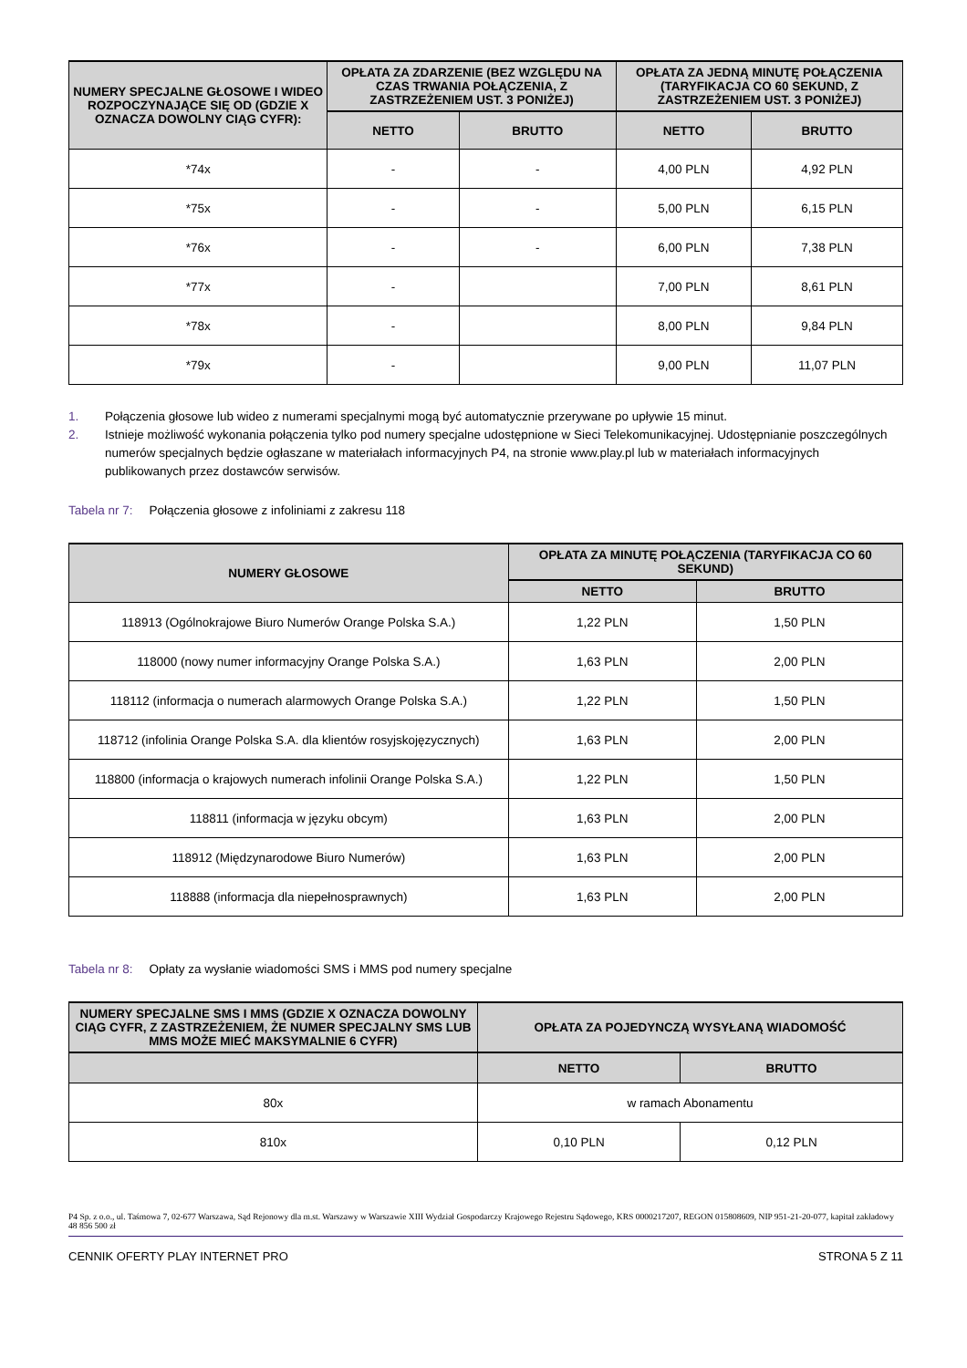| NUMERY SPECJALNE GŁOSOWE I WIDEO ROZPOCZYNAJĄCE SIĘ OD (GDZIE X OZNACZA DOWOLNY CIĄG CYFR): | OPŁATA ZA ZDARZENIE (BEZ WZGLĘDU NA CZAS TRWANIA POŁĄCZENIA, Z ZASTRZEŻENIEM UST. 3 PONIŻEJ) | | OPŁATA ZA JEDNĄ MINUTĘ POŁĄCZENIA (TARYFIKACJA CO 60 SEKUND, Z ZASTRZEŻENIEM UST. 3 PONIŻEJ) | |
| --- | --- | --- | --- | --- |
| | NETTO | BRUTTO | NETTO | BRUTTO |
| *74x | - | - | 4,00 PLN | 4,92 PLN |
| *75x | - | - | 5,00 PLN | 6,15 PLN |
| *76x | - | - | 6,00 PLN | 7,38 PLN |
| *77x | - | | 7,00 PLN | 8,61 PLN |
| *78x | - | | 8,00 PLN | 9,84 PLN |
| *79x | - | | 9,00 PLN | 11,07 PLN |
1. Połączenia głosowe lub wideo z numerami specjalnymi mogą być automatycznie przerywane po upływie 15 minut.
2. Istnieje możliwość wykonania połączenia tylko pod numery specjalne udostępnione w Sieci Telekomunikacyjnej. Udostępnianie poszczególnych numerów specjalnych będzie ogłaszane w materiałach informacyjnych P4, na stronie www.play.pl lub w materiałach informacyjnych publikowanych przez dostawców serwisów.
Tabela nr 7: Połączenia głosowe z infoliniami z zakresu 118
| NUMERY GŁOSOWE | OPŁATA ZA MINUTĘ POŁĄCZENIA (TARYFIKACJA CO 60 SEKUND) | |
| --- | --- | --- |
| | NETTO | BRUTTO |
| 118913 (Ogólnokrajowe Biuro Numerów Orange Polska S.A.) | 1,22 PLN | 1,50 PLN |
| 118000 (nowy numer informacyjny Orange Polska S.A.) | 1,63 PLN | 2,00 PLN |
| 118112 (informacja o numerach alarmowych Orange Polska S.A.) | 1,22 PLN | 1,50 PLN |
| 118712 (infolinia Orange Polska S.A. dla klientów rosyjskojęzycznych) | 1,63 PLN | 2,00 PLN |
| 118800 (informacja o krajowych numerach infolinii Orange Polska S.A.) | 1,22 PLN | 1,50 PLN |
| 118811 (informacja w języku obcym) | 1,63 PLN | 2,00 PLN |
| 118912 (Międzynarodowe Biuro Numerów) | 1,63 PLN | 2,00 PLN |
| 118888 (informacja dla niepełnosprawnych) | 1,63 PLN | 2,00 PLN |
Tabela nr 8: Opłaty za wysłanie wiadomości SMS i MMS pod numery specjalne
| NUMERY SPECJALNE SMS I MMS (GDZIE X OZNACZA DOWOLNY CIĄG CYFR, Z ZASTRZEŻENIEM, ŻE NUMER SPECJALNY SMS LUB MMS MOŻE MIEĆ MAKSYMALNIE 6 CYFR) | OPŁATA ZA POJEDYNCZĄ WYSYŁANĄ WIADOMOŚĆ | |
| --- | --- | --- |
| | NETTO | BRUTTO |
| 80x | w ramach Abonamentu | |
| 810x | 0,10 PLN | 0,12 PLN |
P4 Sp. z o.o., ul. Taśmowa 7, 02-677 Warszawa, Sąd Rejonowy dla m.st. Warszawy w Warszawie XIII Wydział Gospodarczy Krajowego Rejestru Sądowego, KRS 0000217207, REGON 015808609, NIP 951-21-20-077, kapitał zakładowy 48 856 500 zł
CENNIK OFERTY PLAY INTERNET PRO STRONA 5 Z 11